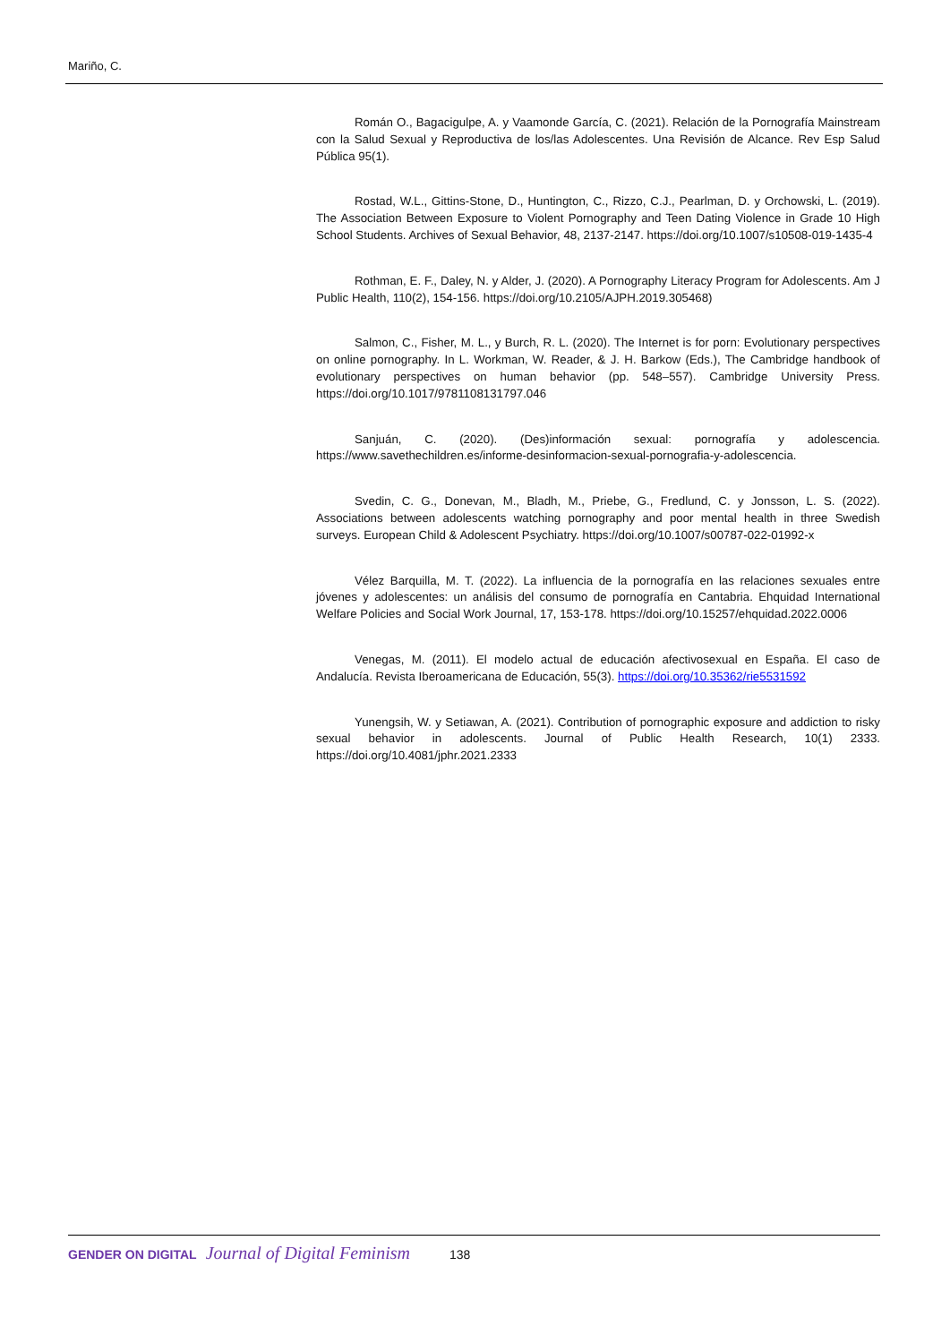Mariño, C.
Román O., Bagacigulpe, A. y Vaamonde García, C. (2021). Relación de la Pornografía Mainstream con la Salud Sexual y Reproductiva de los/las Adolescentes. Una Revisión de Alcance. Rev Esp Salud Pública 95(1).
Rostad, W.L., Gittins-Stone, D., Huntington, C., Rizzo, C.J., Pearlman, D. y Orchowski, L. (2019). The Association Between Exposure to Violent Pornography and Teen Dating Violence in Grade 10 High School Students. Archives of Sexual Behavior, 48, 2137-2147. https://doi.org/10.1007/s10508-019-1435-4
Rothman, E. F., Daley, N. y Alder, J. (2020). A Pornography Literacy Program for Adolescents. Am J Public Health, 110(2), 154-156. https://doi.org/10.2105/AJPH.2019.305468)
Salmon, C., Fisher, M. L., y Burch, R. L. (2020). The Internet is for porn: Evolutionary perspectives on online pornography. In L. Workman, W. Reader, & J. H. Barkow (Eds.), The Cambridge handbook of evolutionary perspectives on human behavior (pp. 548–557). Cambridge University Press. https://doi.org/10.1017/9781108131797.046
Sanjuán, C. (2020). (Des)información sexual: pornografía y adolescencia. https://www.savethechildren.es/informe-desinformacion-sexual-pornografia-y-adolescencia.
Svedin, C. G., Donevan, M., Bladh, M., Priebe, G., Fredlund, C. y Jonsson, L. S. (2022). Associations between adolescents watching pornography and poor mental health in three Swedish surveys. European Child & Adolescent Psychiatry. https://doi.org/10.1007/s00787-022-01992-x
Vélez Barquilla, M. T. (2022). La influencia de la pornografía en las relaciones sexuales entre jóvenes y adolescentes: un análisis del consumo de pornografía en Cantabria. Ehquidad International Welfare Policies and Social Work Journal, 17, 153-178. https://doi.org/10.15257/ehquidad.2022.0006
Venegas, M. (2011). El modelo actual de educación afectivosexual en España. El caso de Andalucía. Revista Iberoamericana de Educación, 55(3). https://doi.org/10.35362/rie5531592
Yunengsih, W. y Setiawan, A. (2021). Contribution of pornographic exposure and addiction to risky sexual behavior in adolescents. Journal of Public Health Research, 10(1) 2333. https://doi.org/10.4081/jphr.2021.2333
GENDER ON DIGITAL Journal of Digital Feminism 138